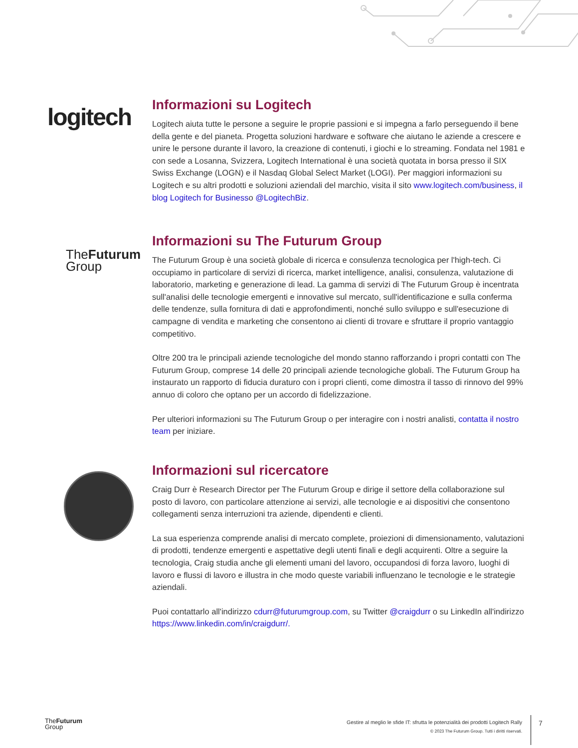logitech
Informazioni su Logitech
Logitech aiuta tutte le persone a seguire le proprie passioni e si impegna a farlo perseguendo il bene della gente e del pianeta. Progetta soluzioni hardware e software che aiutano le aziende a crescere e unire le persone durante il lavoro, la creazione di contenuti, i giochi e lo streaming. Fondata nel 1981 e con sede a Losanna, Svizzera, Logitech International è una società quotata in borsa presso il SIX Swiss Exchange (LOGN) e il Nasdaq Global Select Market (LOGI). Per maggiori informazioni su Logitech e su altri prodotti e soluzioni aziendali del marchio, visita il sito www.logitech.com/business, il blog Logitech for Businesso @LogitechBiz.
TheFuturum
Group
Informazioni su The Futurum Group
The Futurum Group è una società globale di ricerca e consulenza tecnologica per l'high-tech. Ci occupiamo in particolare di servizi di ricerca, market intelligence, analisi, consulenza, valutazione di laboratorio, marketing e generazione di lead. La gamma di servizi di The Futurum Group è incentrata sull'analisi delle tecnologie emergenti e innovative sul mercato, sull'identificazione e sulla conferma delle tendenze, sulla fornitura di dati e approfondimenti, nonché sullo sviluppo e sull'esecuzione di campagne di vendita e marketing che consentono ai clienti di trovare e sfruttare il proprio vantaggio competitivo.
Oltre 200 tra le principali aziende tecnologiche del mondo stanno rafforzando i propri contatti con The Futurum Group, comprese 14 delle 20 principali aziende tecnologiche globali. The Futurum Group ha instaurato un rapporto di fiducia duraturo con i propri clienti, come dimostra il tasso di rinnovo del 99% annuo di coloro che optano per un accordo di fidelizzazione.
Per ulteriori informazioni su The Futurum Group o per interagire con i nostri analisti, contatta il nostro team per iniziare.
Informazioni sul ricercatore
Craig Durr è Research Director per The Futurum Group e dirige il settore della collaborazione sul posto di lavoro, con particolare attenzione ai servizi, alle tecnologie e ai dispositivi che consentono collegamenti senza interruzioni tra aziende, dipendenti e clienti.
La sua esperienza comprende analisi di mercato complete, proiezioni di dimensionamento, valutazioni di prodotti, tendenze emergenti e aspettative degli utenti finali e degli acquirenti. Oltre a seguire la tecnologia, Craig studia anche gli elementi umani del lavoro, occupandosi di forza lavoro, luoghi di lavoro e flussi di lavoro e illustra in che modo queste variabili influenzano le tecnologie e le strategie aziendali.
Puoi contattarlo all'indirizzo cdurr@futurumgroup.com, su Twitter @craigdurr o su LinkedIn all'indirizzo https://www.linkedin.com/in/craigdurr/.
TheFuturum
Group
Gestire al meglio le sfide IT: sfrutta le potenzialità dei prodotti Logitech Rally
© 2023 The Futurum Group. Tutti i diritti riservati.
7